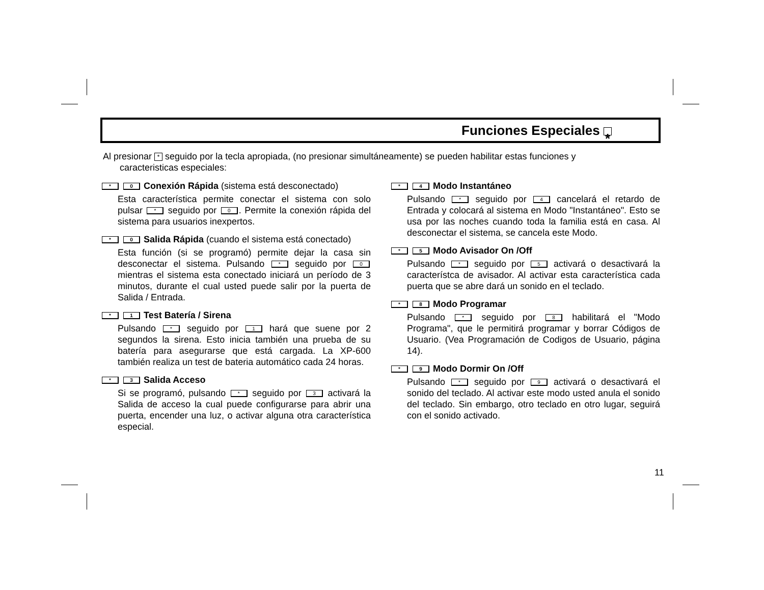Funciones Especiales *
Al presionar * seguido por la tecla apropiada, (no presionar simultáneamente) se pueden habilitar estas funciones y
caracteristicas especiales:
* 0 Conexión Rápida (sistema está desconectado)
Esta característica permite conectar el sistema con solo pulsar * seguido por 0. Permite la conexión rápida del sistema para usuarios inexpertos.
* 0 Salida Rápida (cuando el sistema está conectado)
Esta función (si se programó) permite dejar la casa sin desconectar el sistema. Pulsando * seguido por 0 mientras el sistema esta conectado iniciará un período de 3 minutos, durante el cual usted puede salir por la puerta de Salida / Entrada.
* 1 Test Batería / Sirena
Pulsando * seguido por 1 hará que suene por 2 segundos la sirena. Esto inicia también una prueba de su batería para asegurarse que está cargada. La XP-600 también realiza un test de bateria automático cada 24 horas.
* 3 Salida Acceso
Si se programó, pulsando * seguido por 3 activará la Salida de acceso la cual puede configurarse para abrir una puerta, encender una luz, o activar alguna otra característica especial.
* 4 Modo Instantáneo
Pulsando * seguido por 4 cancelará el retardo de Entrada y colocará al sistema en Modo "Instantáneo". Esto se usa por las noches cuando toda la familia está en casa. Al desconectar el sistema, se cancela este Modo.
* 5 Modo Avisador On /Off
Pulsando * seguido por 5 activará o desactivará la característca de avisador. Al activar esta característica cada puerta que se abre dará un sonido en el teclado.
* 8 Modo Programar
Pulsando * seguido por 8 habilitará el "Modo Programa", que le permitirá programar y borrar Códigos de Usuario. (Vea Programación de Codigos de Usuario, página 14).
* 9 Modo Dormir On /Off
Pulsando * seguido por 9 activará o desactivará el sonido del teclado. Al activar este modo usted anula el sonido del teclado. Sin embargo, otro teclado en otro lugar, seguirá con el sonido activado.
11